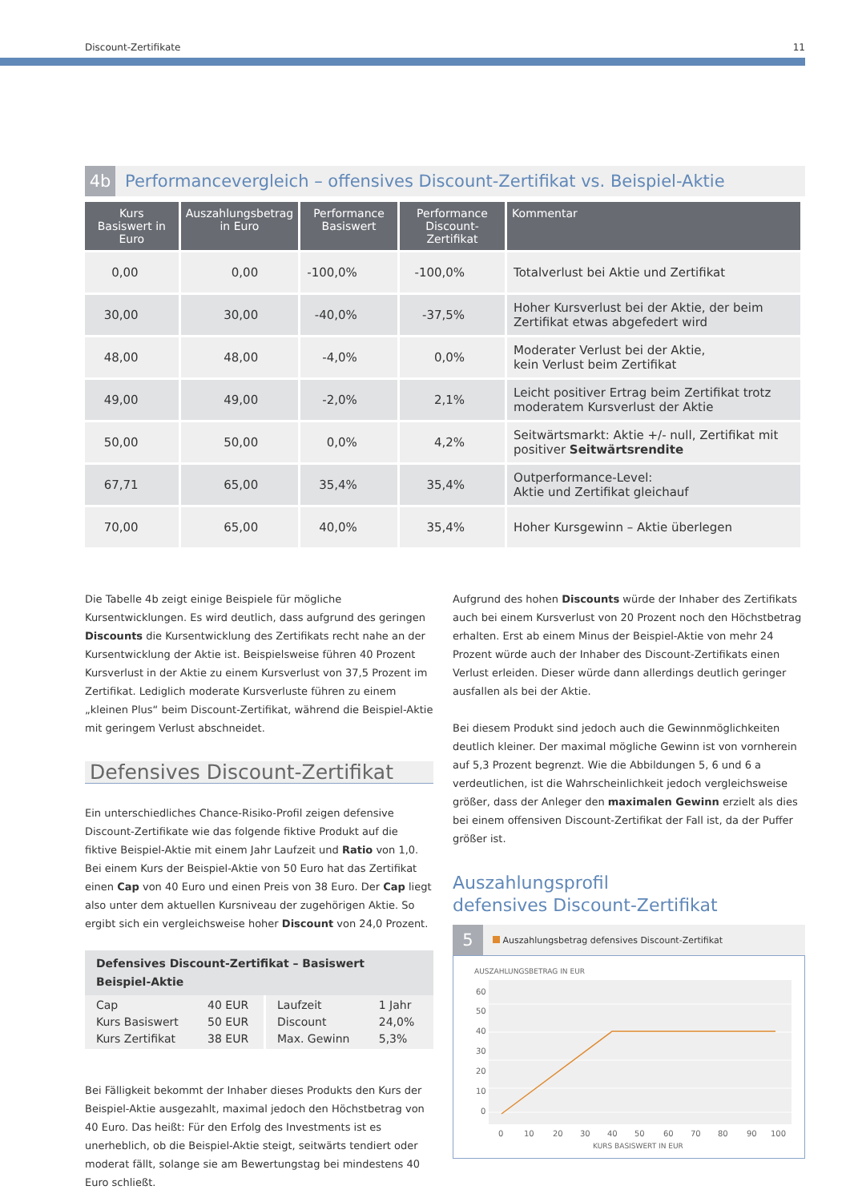Discount-Zertifikate 11
4b Performancevergleich – offensives Discount-Zertifikat vs. Beispiel-Aktie
| Kurs Basiswert in Euro | Auszahlungsbetrag in Euro | Performance Basiswert | Performance Discount-Zertifikat | Kommentar |
| --- | --- | --- | --- | --- |
| 0,00 | 0,00 | -100,0% | -100,0% | Totalverlust bei Aktie und Zertifikat |
| 30,00 | 30,00 | -40,0% | -37,5% | Hoher Kursverlust bei der Aktie, der beim Zertifikat etwas abgefedert wird |
| 48,00 | 48,00 | -4,0% | 0,0% | Moderater Verlust bei der Aktie, kein Verlust beim Zertifikat |
| 49,00 | 49,00 | -2,0% | 2,1% | Leicht positiver Ertrag beim Zertifikat trotz moderatem Kursverlust der Aktie |
| 50,00 | 50,00 | 0,0% | 4,2% | Seitwärtsmarkt: Aktie +/- null, Zertifikat mit positiver Seitwärtsrendite |
| 67,71 | 65,00 | 35,4% | 35,4% | Outperformance-Level: Aktie und Zertifikat gleichauf |
| 70,00 | 65,00 | 40,0% | 35,4% | Hoher Kursgewinn – Aktie überlegen |
Die Tabelle 4b zeigt einige Beispiele für mögliche Kursentwicklungen. Es wird deutlich, dass aufgrund des geringen Discounts die Kursentwicklung des Zertifikats recht nahe an der Kursentwicklung der Aktie ist. Beispielsweise führen 40 Prozent Kursverlust in der Aktie zu einem Kursverlust von 37,5 Prozent im Zertifikat. Lediglich moderate Kursverluste führen zu einem „kleinen Plus“ beim Discount-Zertifikat, während die Beispiel-Aktie mit geringem Verlust abschneidet.
Defensives Discount-Zertifikat
Ein unterschiedliches Chance-Risiko-Profil zeigen defensive Discount-Zertifikate wie das folgende fiktive Produkt auf die fiktive Beispiel-Aktie mit einem Jahr Laufzeit und Ratio von 1,0. Bei einem Kurs der Beispiel-Aktie von 50 Euro hat das Zertifikat einen Cap von 40 Euro und einen Preis von 38 Euro. Der Cap liegt also unter dem aktuellen Kursniveau der zugehörigen Aktie. So ergibt sich ein vergleichsweise hoher Discount von 24,0 Prozent.
| Defensives Discount-Zertifikat – Basiswert Beispiel-Aktie | | | |
| --- | --- | --- | --- |
| Cap Kurs Basiswert Kurs Zertifikat | 40 EUR 50 EUR 38 EUR | Laufzeit Discount Max. Gewinn | 1 Jahr 24,0% 5,3% |
Bei Fälligkeit bekommt der Inhaber dieses Produkts den Kurs der Beispiel-Aktie ausgezahlt, maximal jedoch den Höchstbetrag von 40 Euro. Das heißt: Für den Erfolg des Investments ist es unerheblich, ob die Beispiel-Aktie steigt, seitwärts tendiert oder moderat fällt, solange sie am Bewertungstag bei mindestens 40 Euro schließt.
Aufgrund des hohen Discounts würde der Inhaber des Zertifikats auch bei einem Kursverlust von 20 Prozent noch den Höchstbetrag erhalten. Erst ab einem Minus der Beispiel-Aktie von mehr 24 Prozent würde auch der Inhaber des Discount-Zertifikats einen Verlust erleiden. Dieser würde dann allerdings deutlich geringer ausfallen als bei der Aktie.
Bei diesem Produkt sind jedoch auch die Gewinnmöglichkeiten deutlich kleiner. Der maximal mögliche Gewinn ist von vornherein auf 5,3 Prozent begrenzt. Wie die Abbildungen 5, 6 und 6 a verdeutlichen, ist die Wahrscheinlichkeit jedoch vergleichsweise größer, dass der Anleger den maximalen Gewinn erzielt als dies bei einem offensiven Discount-Zertifikat der Fall ist, da der Puffer größer ist.
Auszahlungsprofil
defensives Discount-Zertifikat
5 Auszahlungsbetrag defensives Discount-Zertifikat
AUSZAHLUNGSBETRAG IN EUR
60
50
40
30
20
10
0
0
10
20
30
40
50
60
70
80
90
100
KURS BASISWERT IN EUR